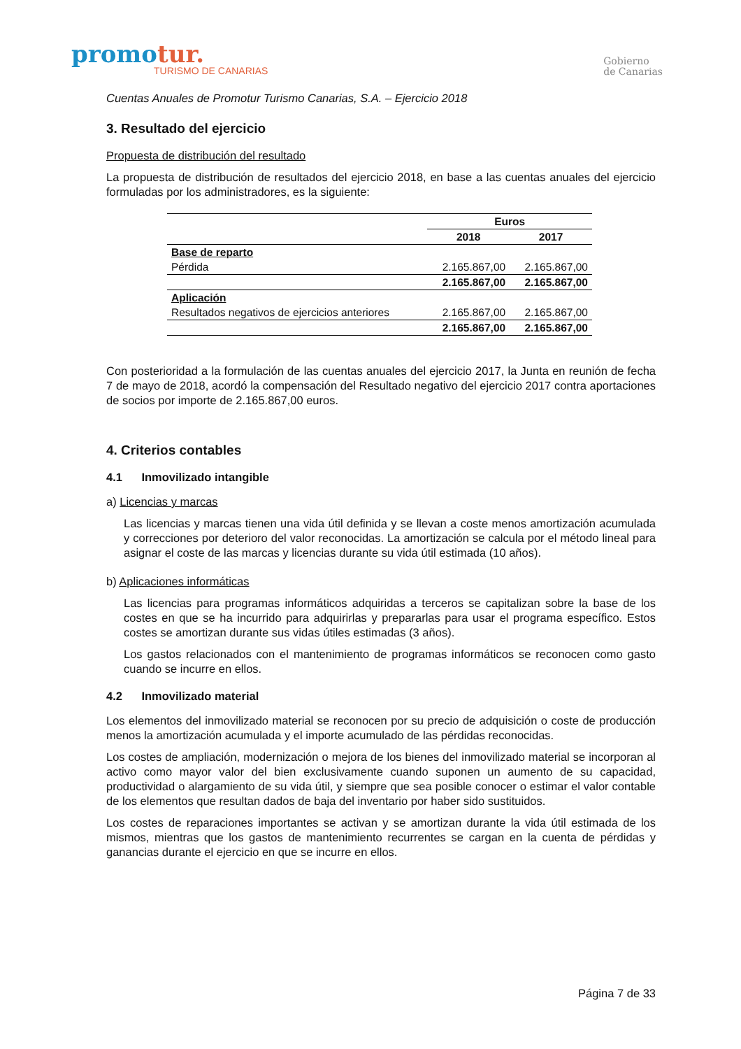promotur.
TURISMO DE CANARIAS
Gobierno
de Canarias
Cuentas Anuales de Promotur Turismo Canarias, S.A. – Ejercicio 2018
3. Resultado del ejercicio
Propuesta de distribución del resultado
La propuesta de distribución de resultados del ejercicio 2018, en base a las cuentas anuales del ejercicio formuladas por los administradores, es la siguiente:
| | Euros | |
| --- | --- | --- |
| | 2018 | 2017 |
| Base de reparto | | |
| Pérdida | 2.165.867,00 | 2.165.867,00 |
| | 2.165.867,00 | 2.165.867,00 |
| Aplicación | | |
| Resultados negativos de ejercicios anteriores | 2.165.867,00 | 2.165.867,00 |
| | 2.165.867,00 | 2.165.867,00 |
Con posterioridad a la formulación de las cuentas anuales del ejercicio 2017, la Junta en reunión de fecha 7 de mayo de 2018, acordó la compensación del Resultado negativo del ejercicio 2017 contra aportaciones de socios por importe de 2.165.867,00 euros.
4. Criterios contables
4.1 Inmovilizado intangible
a) Licencias y marcas
Las licencias y marcas tienen una vida útil definida y se llevan a coste menos amortización acumulada y correcciones por deterioro del valor reconocidas. La amortización se calcula por el método lineal para asignar el coste de las marcas y licencias durante su vida útil estimada (10 años).
b) Aplicaciones informáticas
Las licencias para programas informáticos adquiridas a terceros se capitalizan sobre la base de los costes en que se ha incurrido para adquirirlas y prepararlas para usar el programa específico. Estos costes se amortizan durante sus vidas útiles estimadas (3 años).
Los gastos relacionados con el mantenimiento de programas informáticos se reconocen como gasto cuando se incurre en ellos.
4.2 Inmovilizado material
Los elementos del inmovilizado material se reconocen por su precio de adquisición o coste de producción menos la amortización acumulada y el importe acumulado de las pérdidas reconocidas.
Los costes de ampliación, modernización o mejora de los bienes del inmovilizado material se incorporan al activo como mayor valor del bien exclusivamente cuando suponen un aumento de su capacidad, productividad o alargamiento de su vida útil, y siempre que sea posible conocer o estimar el valor contable de los elementos que resultan dados de baja del inventario por haber sido sustituidos.
Los costes de reparaciones importantes se activan y se amortizan durante la vida útil estimada de los mismos, mientras que los gastos de mantenimiento recurrentes se cargan en la cuenta de pérdidas y ganancias durante el ejercicio en que se incurre en ellos.
Página 7 de 33